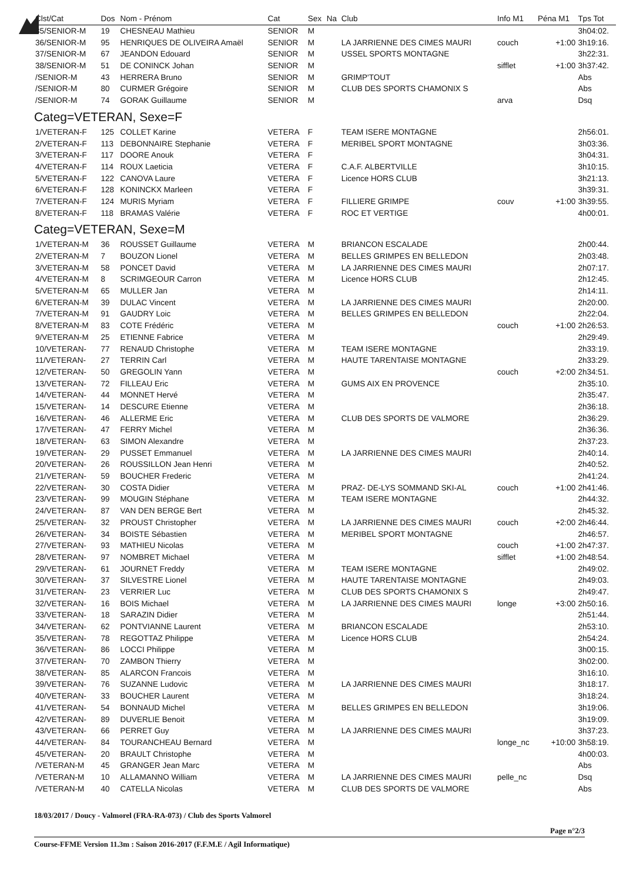| Clst/Cat | Dos | Nom - Prénom | Cat | Sex | Na | Club | Info M1 | Péna M1 | Tps Tot |
| --- | --- | --- | --- | --- | --- | --- | --- | --- | --- |
| 35/SENIOR-M | 19 | CHESNEAU Mathieu | SENIOR | M | | | | | 3h04:02. |
| 36/SENIOR-M | 95 | HENRIQUES DE OLIVEIRA Amaël | SENIOR | M | | LA JARRIENNE DES CIMES MAURI | couch | +1:00 | 3h19:16. |
| 37/SENIOR-M | 67 | JEANDON Edouard | SENIOR | M | | USSEL SPORTS MONTAGNE | | | 3h22:31. |
| 38/SENIOR-M | 51 | DE CONINCK Johan | SENIOR | M | | | sifflet | +1:00 | 3h37:42. |
| /SENIOR-M | 43 | HERRERA Bruno | SENIOR | M | | GRIMP'TOUT | | | Abs |
| /SENIOR-M | 80 | CURMER Grégoire | SENIOR | M | | CLUB DES SPORTS CHAMONIX S | | | Abs |
| /SENIOR-M | 74 | GORAK Guillaume | SENIOR | M | | | arva | | Dsq |
| Categ=VETERAN, Sexe=F | | | | | | | | | |
| 1/VETERAN-F | 125 | COLLET Karine | VETERA | F | | TEAM ISERE MONTAGNE | | | 2h56:01. |
| 2/VETERAN-F | 113 | DEBONNAIRE Stephanie | VETERA | F | | MERIBEL SPORT MONTAGNE | | | 3h03:36. |
| 3/VETERAN-F | 117 | DOORE Anouk | VETERA | F | | | | | 3h04:31. |
| 4/VETERAN-F | 114 | ROUX Laeticia | VETERA | F | | C.A.F. ALBERTVILLE | | | 3h10:15. |
| 5/VETERAN-F | 122 | CANOVA Laure | VETERA | F | | Licence HORS CLUB | | | 3h21:13. |
| 6/VETERAN-F | 128 | KONINCKX Marleen | VETERA | F | | | | | 3h39:31. |
| 7/VETERAN-F | 124 | MURIS Myriam | VETERA | F | | FILLIERE GRIMPE | couv | +1:00 | 3h39:55. |
| 8/VETERAN-F | 118 | BRAMAS Valérie | VETERA | F | | ROC ET VERTIGE | | | 4h00:01. |
| Categ=VETERAN, Sexe=M | | | | | | | | | |
| 1/VETERAN-M | 36 | ROUSSET Guillaume | VETERA | M | | BRIANCON ESCALADE | | | 2h00:44. |
| 2/VETERAN-M | 7 | BOUZON Lionel | VETERA | M | | BELLES GRIMPES EN BELLEDON | | | 2h03:48. |
| 3/VETERAN-M | 58 | PONCET David | VETERA | M | | LA JARRIENNE DES CIMES MAURI | | | 2h07:17. |
| 4/VETERAN-M | 8 | SCRIMGEOUR Carron | VETERA | M | | Licence HORS CLUB | | | 2h12:45. |
| 5/VETERAN-M | 65 | MULLER Jan | VETERA | M | | | | | 2h14:11. |
| 6/VETERAN-M | 39 | DULAC Vincent | VETERA | M | | LA JARRIENNE DES CIMES MAURI | | | 2h20:00. |
| 7/VETERAN-M | 91 | GAUDRY Loic | VETERA | M | | BELLES GRIMPES EN BELLEDON | | | 2h22:04. |
| 8/VETERAN-M | 83 | COTE Frédéric | VETERA | M | | | couch | +1:00 | 2h26:53. |
| 9/VETERAN-M | 25 | ETIENNE Fabrice | VETERA | M | | | | | 2h29:49. |
| 10/VETERAN- | 77 | RENAUD Christophe | VETERA | M | | TEAM ISERE MONTAGNE | | | 2h33:19. |
| 11/VETERAN- | 27 | TERRIN Carl | VETERA | M | | HAUTE TARENTAISE MONTAGNE | | | 2h33:29. |
| 12/VETERAN- | 50 | GREGOLIN Yann | VETERA | M | | | couch | +2:00 | 2h34:51. |
| 13/VETERAN- | 72 | FILLEAU Eric | VETERA | M | | GUMS AIX EN PROVENCE | | | 2h35:10. |
| 14/VETERAN- | 44 | MONNET Hervé | VETERA | M | | | | | 2h35:47. |
| 15/VETERAN- | 14 | DESCURE Etienne | VETERA | M | | | | | 2h36:18. |
| 16/VETERAN- | 46 | ALLERME Eric | VETERA | M | | CLUB DES SPORTS DE VALMORE | | | 2h36:29. |
| 17/VETERAN- | 47 | FERRY Michel | VETERA | M | | | | | 2h36:36. |
| 18/VETERAN- | 63 | SIMON Alexandre | VETERA | M | | | | | 2h37:23. |
| 19/VETERAN- | 29 | PUSSET Emmanuel | VETERA | M | | LA JARRIENNE DES CIMES MAURI | | | 2h40:14. |
| 20/VETERAN- | 26 | ROUSSILLON Jean Henri | VETERA | M | | | | | 2h40:52. |
| 21/VETERAN- | 59 | BOUCHER Frederic | VETERA | M | | | | | 2h41:24. |
| 22/VETERAN- | 30 | COSTA Didier | VETERA | M | | PRAZ- DE-LYS SOMMAND SKI-AL | couch | +1:00 | 2h41:46. |
| 23/VETERAN- | 99 | MOUGIN Stéphane | VETERA | M | | TEAM ISERE MONTAGNE | | | 2h44:32. |
| 24/VETERAN- | 87 | VAN DEN BERGE Bert | VETERA | M | | | | | 2h45:32. |
| 25/VETERAN- | 32 | PROUST Christopher | VETERA | M | | LA JARRIENNE DES CIMES MAURI | couch | +2:00 | 2h46:44. |
| 26/VETERAN- | 34 | BOISTE Sébastien | VETERA | M | | MERIBEL SPORT MONTAGNE | | | 2h46:57. |
| 27/VETERAN- | 93 | MATHIEU Nicolas | VETERA | M | | | couch | +1:00 | 2h47:37. |
| 28/VETERAN- | 97 | NOMBRET Michael | VETERA | M | | | sifflet | +1:00 | 2h48:54. |
| 29/VETERAN- | 61 | JOURNET Freddy | VETERA | M | | TEAM ISERE MONTAGNE | | | 2h49:02. |
| 30/VETERAN- | 37 | SILVESTRE Lionel | VETERA | M | | HAUTE TARENTAISE MONTAGNE | | | 2h49:03. |
| 31/VETERAN- | 23 | VERRIER Luc | VETERA | M | | CLUB DES SPORTS CHAMONIX S | | | 2h49:47. |
| 32/VETERAN- | 16 | BOIS Michael | VETERA | M | | LA JARRIENNE DES CIMES MAURI | longe | +3:00 | 2h50:16. |
| 33/VETERAN- | 18 | SARAZIN Didier | VETERA | M | | | | | 2h51:44. |
| 34/VETERAN- | 62 | PONTVIANNE Laurent | VETERA | M | | BRIANCON ESCALADE | | | 2h53:10. |
| 35/VETERAN- | 78 | REGOTTAZ Philippe | VETERA | M | | Licence HORS CLUB | | | 2h54:24. |
| 36/VETERAN- | 86 | LOCCI Philippe | VETERA | M | | | | | 3h00:15. |
| 37/VETERAN- | 70 | ZAMBON Thierry | VETERA | M | | | | | 3h02:00. |
| 38/VETERAN- | 85 | ALARCON Francois | VETERA | M | | | | | 3h16:10. |
| 39/VETERAN- | 76 | SUZANNE Ludovic | VETERA | M | | LA JARRIENNE DES CIMES MAURI | | | 3h18:17. |
| 40/VETERAN- | 33 | BOUCHER Laurent | VETERA | M | | | | | 3h18:24. |
| 41/VETERAN- | 54 | BONNAUD Michel | VETERA | M | | BELLES GRIMPES EN BELLEDON | | | 3h19:06. |
| 42/VETERAN- | 89 | DUVERLIE Benoit | VETERA | M | | | | | 3h19:09. |
| 43/VETERAN- | 66 | PERRET Guy | VETERA | M | | LA JARRIENNE DES CIMES MAURI | | | 3h37:23. |
| 44/VETERAN- | 84 | TOURANCHEAU Bernard | VETERA | M | | | longe_nc | +10:00 | 3h58:19. |
| 45/VETERAN- | 20 | BRAULT Christophe | VETERA | M | | | | | 4h00:03. |
| /VETERAN-M | 45 | GRANGER Jean Marc | VETERA | M | | | | | Abs |
| /VETERAN-M | 10 | ALLAMANNO William | VETERA | M | | LA JARRIENNE DES CIMES MAURI | pelle_nc | | Dsq |
| /VETERAN-M | 40 | CATELLA Nicolas | VETERA | M | | CLUB DES SPORTS DE VALMORE | | | Abs |
18/03/2017 / Doucy - Valmorel (FRA-RA-073) / Club des Sports Valmorel
Page n°2/3
Course-FFME Version 11.3m : Saison 2016-2017 (F.F.M.E / Agil Informatique)